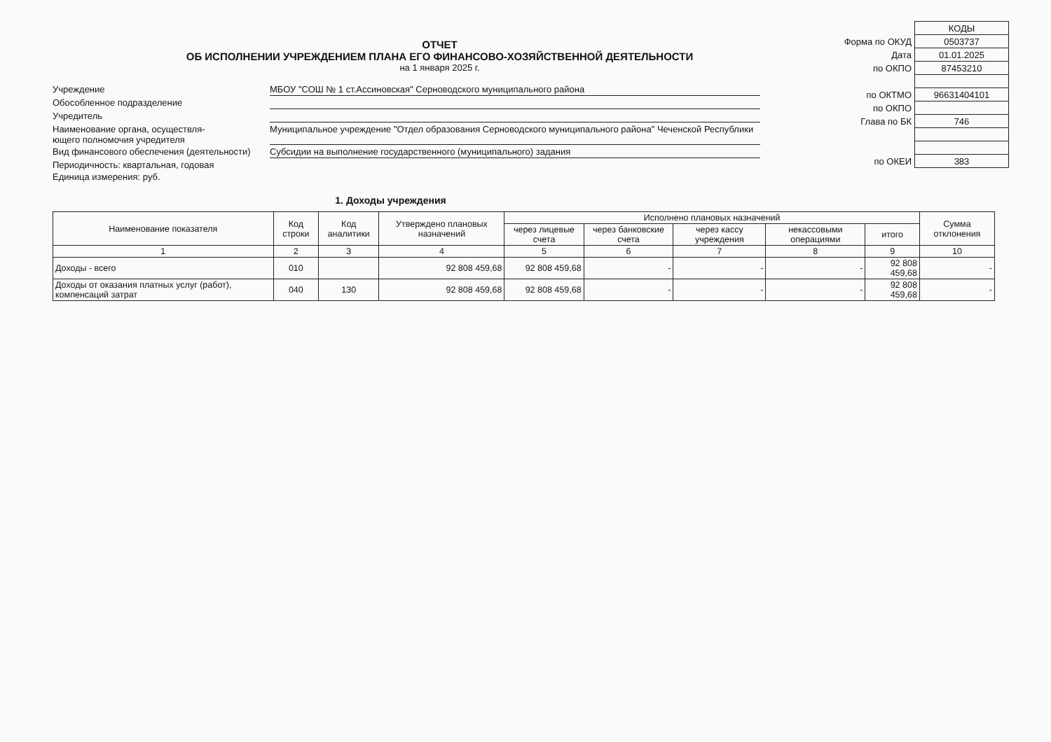ОТЧЕТ
ОБ ИСПОЛНЕНИИ УЧРЕЖДЕНИЕМ ПЛАНА ЕГО ФИНАНСОВО-ХОЗЯЙСТВЕННОЙ ДЕЯТЕЛЬНОСТИ
на 1 января 2025 г.
| | КОДЫ |
| Форма по ОКУД | 0503737 |
| Дата | 01.01.2025 |
| по ОКПО | 87453210 |
| по ОКТМО | 96631404101 |
| по ОКПО | |
| Глава по БК | 746 |
| по ОКЕИ | 383 |
Учреждение
МБОУ "СОШ № 1 ст.Ассиновская" Серноводского муниципального района
Обособленное подразделение
Учредитель
Наименование органа, осуществля-
ющего полномочия учредителя
Муниципальное учреждение "Отдел образования Серноводского муниципального района" Чеченской Республики
Вид финансового обеспечения (деятельности)
Субсидии на выполнение государственного (муниципального) задания
Периодичность: квартальная, годовая
Единица измерения: руб.
1. Доходы учреждения
| Наименование показателя | Код строки | Код аналитики | Утверждено плановых назначений | Исполнено плановых назначений | | | | | Сумма отклонения |
| --- | --- | --- | --- | --- | --- | --- | --- | --- | --- |
| | | | | через лицевые счета | через банковские счета | через кассу учреждения | некассовыми операциями | итого | |
| 1 | 2 | 3 | 4 | 5 | 6 | 7 | 8 | 9 | 10 |
| Доходы - всего | 010 | | 92 808 459,68 | 92 808 459,68 | - | - | - | 92 808 459,68 | - |
| Доходы от оказания платных услуг (работ), компенсаций затрат | 040 | 130 | 92 808 459,68 | 92 808 459,68 | - | - | - | 92 808 459,68 | - |